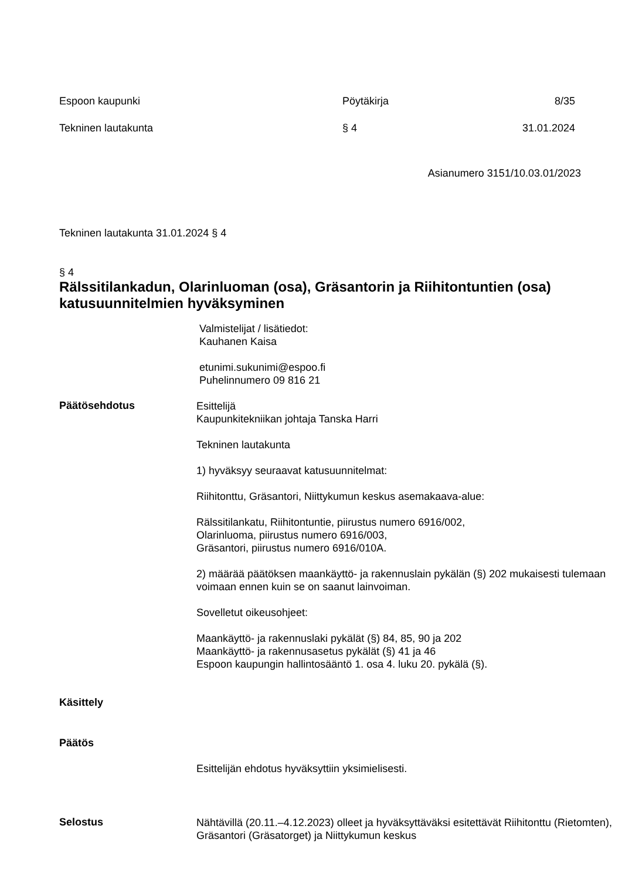Espoon kaupunki Pöytäkirja 8/35
Tekninen lautakunta § 4 31.01.2024
Asianumero 3151/10.03.01/2023
Tekninen lautakunta 31.01.2024 § 4
§ 4
Rälssitilankadun, Olarinluoman (osa), Gräsantorin ja Riihitontuntien (osa) katusuunnitelmien hyväksyminen
Valmistelijat / lisätiedot:
Kauhanen Kaisa
etunimi.sukunimi@espoo.fi
Puhelinnumero 09 816 21
Päätösehdotus
Esittelijä
Kaupunkitekniikan johtaja Tanska Harri
Tekninen lautakunta
1) hyväksyy seuraavat katusuunnitelmat:
Riihitonttu, Gräsantori, Niittykumun keskus asemakaava-alue:
Rälssitilankatu, Riihitontuntie, piirustus numero 6916/002,
Olarinluoma, piirustus numero 6916/003,
Gräsantori, piirustus numero 6916/010A.
2) määrää päätöksen maankäyttö- ja rakennuslain pykälän (§) 202 mukaisesti tulemaan voimaan ennen kuin se on saanut lainvoiman.
Sovelletut oikeusohjeet:
Maankäyttö- ja rakennuslaki pykälät (§) 84, 85, 90 ja 202
Maankäyttö- ja rakennusasetus pykälät (§) 41 ja 46
Espoon kaupungin hallintosääntö 1. osa 4. luku 20. pykälä (§).
Käsittely
Päätös
Esittelijän ehdotus hyväksyttiin yksimielisesti.
Selostus
Nähtävillä (20.11.–4.12.2023) olleet ja hyväksyttäväksi esitettävät Riihitonttu (Rietomten), Gräsantori (Gräsatorget) ja Niittykumun keskus